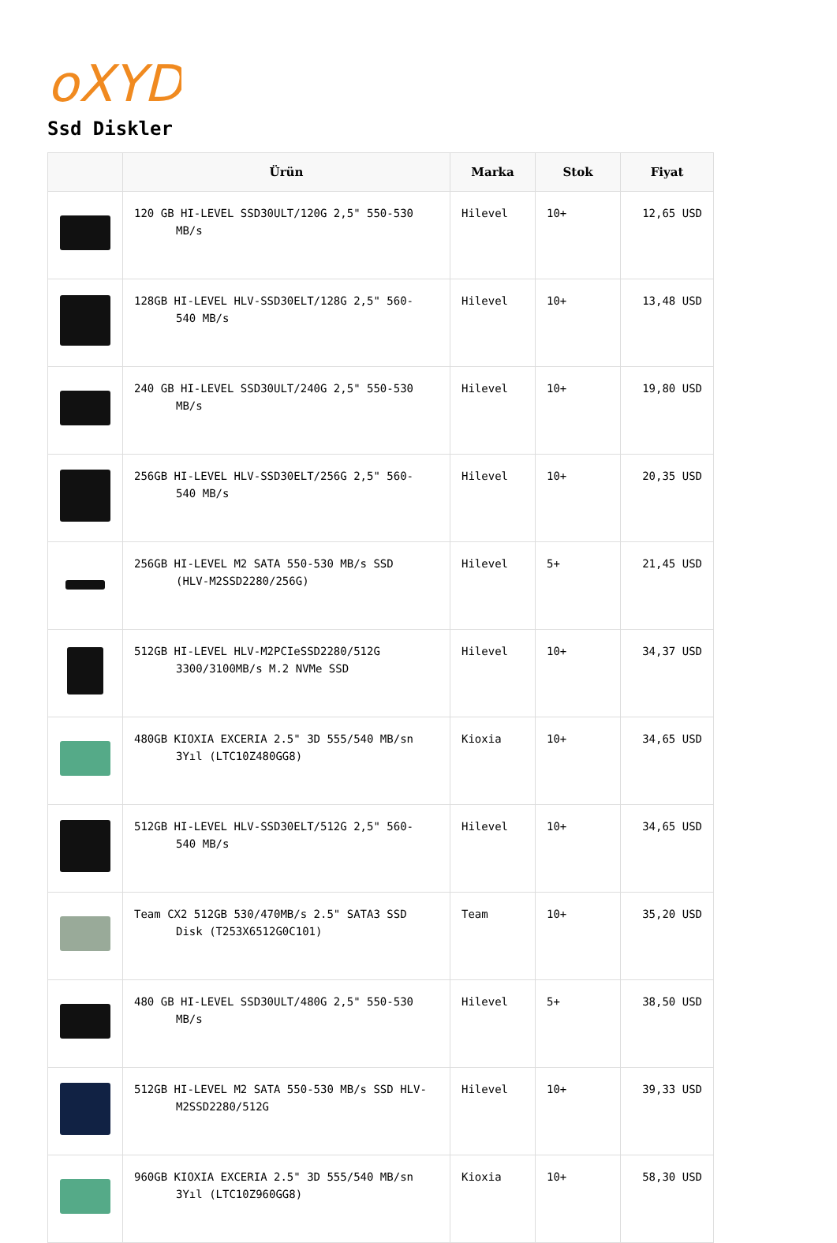oXYD
Ssd Diskler
| | Ürün | Marka | Stok | Fiyat |
| --- | --- | --- | --- | --- |
| | 120 GB HI-LEVEL SSD30ULT/120G 2,5" 550-530 MB/s | Hilevel | 10+ | 12,65 USD |
| | 128GB HI-LEVEL HLV-SSD30ELT/128G 2,5" 560- 540 MB/s | Hilevel | 10+ | 13,48 USD |
| | 240 GB HI-LEVEL SSD30ULT/240G 2,5" 550-530 MB/s | Hilevel | 10+ | 19,80 USD |
| | 256GB HI-LEVEL HLV-SSD30ELT/256G 2,5" 560- 540 MB/s | Hilevel | 10+ | 20,35 USD |
| | 256GB HI-LEVEL M2 SATA 550-530 MB/s SSD (HLV-M2SSD2280/256G) | Hilevel | 5+ | 21,45 USD |
| | 512GB HI-LEVEL HLV-M2PCIeSSD2280/512G 3300/3100MB/s M.2 NVMe SSD | Hilevel | 10+ | 34,37 USD |
| | 480GB KIOXIA EXCERIA 2.5" 3D 555/540 MB/sn 3Yıl (LTC10Z480GG8) | Kioxia | 10+ | 34,65 USD |
| | 512GB HI-LEVEL HLV-SSD30ELT/512G 2,5" 560- 540 MB/s | Hilevel | 10+ | 34,65 USD |
| | Team CX2 512GB 530/470MB/s 2.5" SATA3 SSD Disk (T253X6512G0C101) | Team | 10+ | 35,20 USD |
| | 480 GB HI-LEVEL SSD30ULT/480G 2,5" 550-530 MB/s | Hilevel | 5+ | 38,50 USD |
| | 512GB HI-LEVEL M2 SATA 550-530 MB/s SSD HLV- M2SSD2280/512G | Hilevel | 10+ | 39,33 USD |
| | 960GB KIOXIA EXCERIA 2.5" 3D 555/540 MB/sn 3Yıl (LTC10Z960GG8) | Kioxia | 10+ | 58,30 USD |